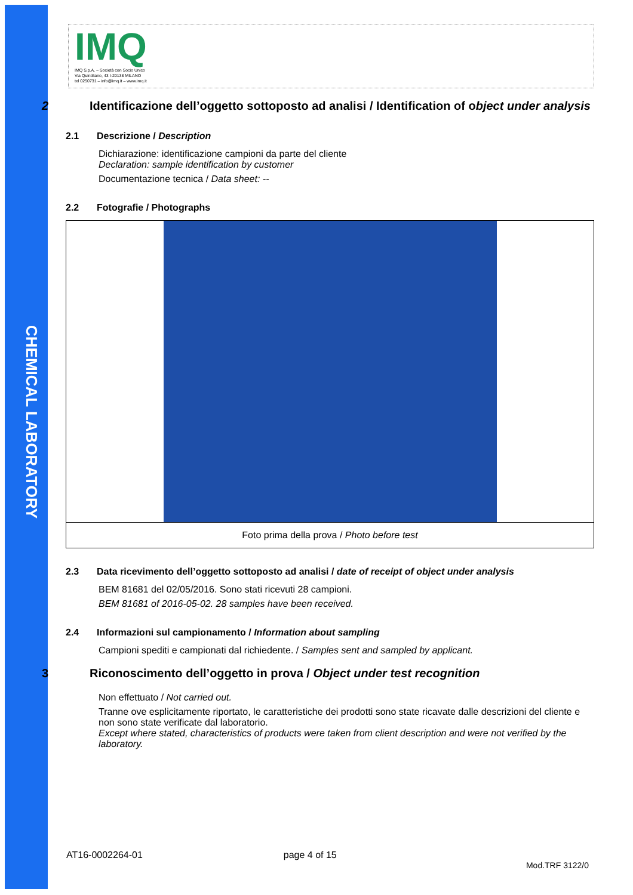CHEMICAL LABORATORY
IMQ
IMQ S.p.A. – Società con Socio Unico
Via Quintiliano, 43 I-20138 MILANO
tel 0250731 – info@imq.it – www.imq.it
2 Identificazione dell’oggetto sottoposto ad analisi / Identification of object under analysis
2.1 Descrizione / Description
Dichiarazione: identificazione campioni da parte del cliente
Declaration: sample identification by customer
Documentazione tecnica / Data sheet: --
2.2 Fotografie / Photographs
Foto prima della prova / Photo before test
2.3 Data ricevimento dell’oggetto sottoposto ad analisi / date of receipt of object under analysis
BEM 81681 del 02/05/2016. Sono stati ricevuti 28 campioni.
BEM 81681 of 2016-05-02. 28 samples have been received.
2.4 Informazioni sul campionamento / Information about sampling
Campioni spediti e campionati dal richiedente. / Samples sent and sampled by applicant.
3 Riconoscimento dell’oggetto in prova / Object under test recognition
Non effettuato / Not carried out.
Tranne ove esplicitamente riportato, le caratteristiche dei prodotti sono state ricavate dalle descrizioni del cliente e non sono state verificate dal laboratorio.
Except where stated, characteristics of products were taken from client description and were not verified by the laboratory.
AT16-0002264-01 page 4 of 15 Mod.TRF 3122/0